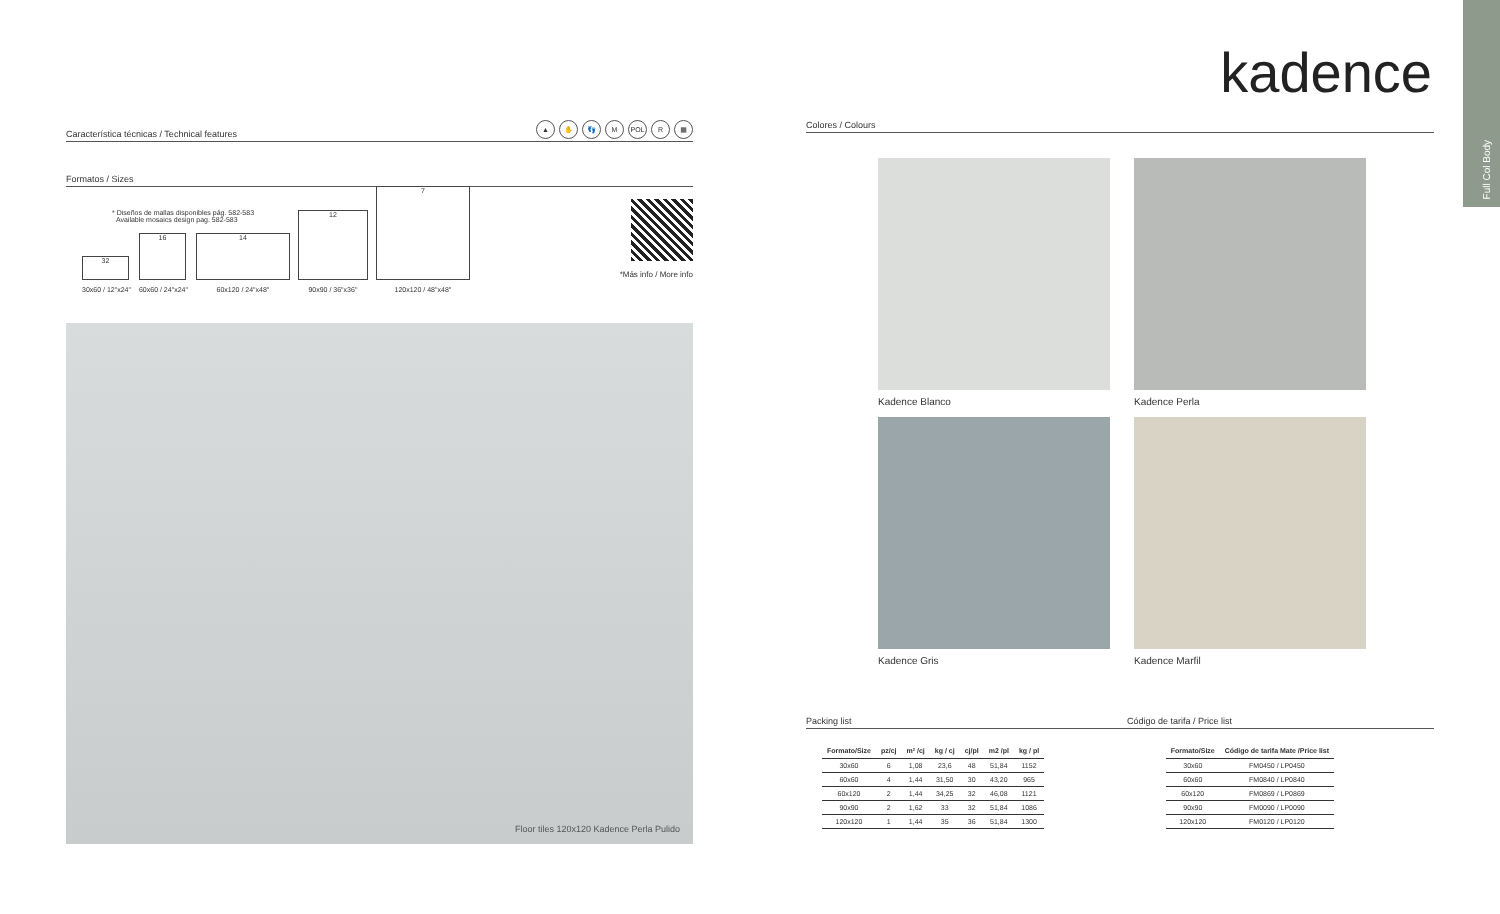kadence
Full Col Body
Característica técnicas / Technical features ▲ ✋ 👣 M POL R ▦
Formatos / Sizes
* Diseños de mallas disponibles pág. 582-583
Available mosaics design pag. 582-583
32
30x60 / 12"x24"
16
60x60 / 24"x24"
14
60x120 / 24"x48"
12
90x90 / 36"x36"
7
120x120 / 48"x48"
*Más info / More info
Floor tiles 120x120 Kadence Perla Pulido
Colores / Colours
Kadence Blanco
Kadence Perla
Kadence Gris
Kadence Marfil
Packing list Código de tarifa / Price list
| Formato/Size | pz/cj | m² /cj | kg / cj | cj/pl | m2 /pl | kg / pl |
| --- | --- | --- | --- | --- | --- | --- |
| 30x60 | 6 | 1,08 | 23,6 | 48 | 51,84 | 1152 |
| 60x60 | 4 | 1,44 | 31,50 | 30 | 43,20 | 965 |
| 60x120 | 2 | 1,44 | 34,25 | 32 | 46,08 | 1121 |
| 90x90 | 2 | 1,62 | 33 | 32 | 51,84 | 1086 |
| 120x120 | 1 | 1,44 | 35 | 36 | 51,84 | 1300 |
| Formato/Size | Código de tarifa Mate /Price list |
| --- | --- |
| 30x60 | FM0450 / LP0450 |
| 60x60 | FM0840 / LP0840 |
| 60x120 | FM0869 / LP0869 |
| 90x90 | FM0090 / LP0090 |
| 120x120 | FM0120 / LP0120 |